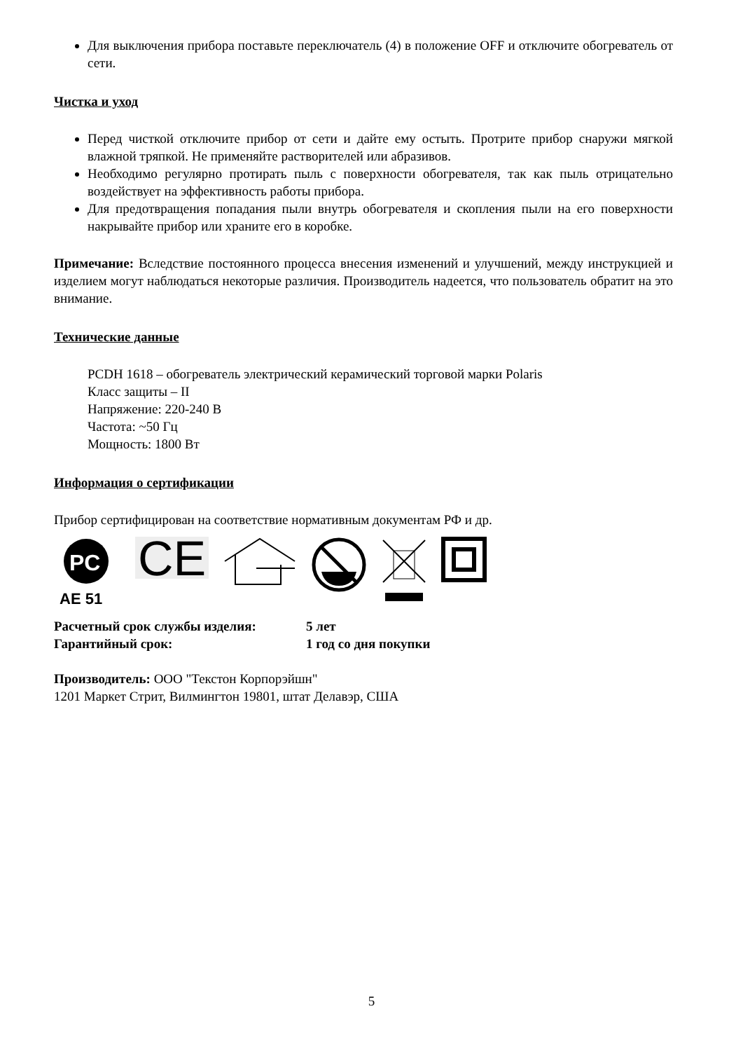Для выключения прибора поставьте переключатель (4) в положение OFF и отключите обогреватель от сети.
Чистка и уход
Перед чисткой отключите прибор от сети и дайте ему остыть. Протрите прибор снаружи мягкой влажной тряпкой. Не применяйте растворителей или абразивов.
Необходимо регулярно протирать пыль с поверхности обогревателя, так как пыль отрицательно воздействует на эффективность работы прибора.
Для предотвращения попадания пыли внутрь обогревателя и скопления пыли на его поверхности накрывайте прибор или храните его в коробке.
Примечание: Вследствие постоянного процесса внесения изменений и улучшений, между инструкцией и изделием могут наблюдаться некоторые различия. Производитель надеется, что пользователь обратит на это внимание.
Технические данные
PCDH 1618 – обогреватель электрический керамический торговой марки Polaris
Класс защиты – II
Напряжение: 220-240 В
Частота: ~50 Гц
Мощность: 1800 Вт
Информация о сертификации
Прибор сертифицирован на соответствие нормативным документам РФ и др.
PC
AE 51
CE
Расчетный срок службы изделия: 5 лет
Гарантийный срок: 1 год со дня покупки
Производитель: ООО "Текстон Корпорэйшн"
1201 Маркет Стрит, Вилмингтон 19801, штат Делавэр, США
5